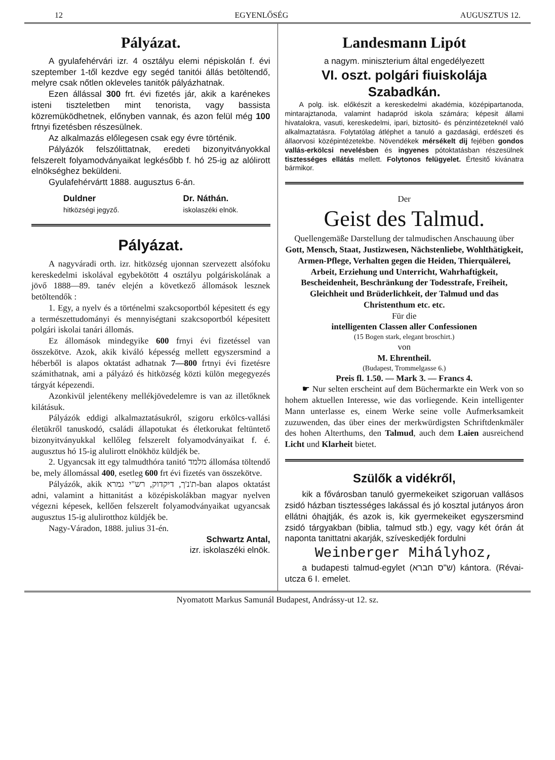12 EGYENLŐSÉG AUGUSZTUS 12.
Pályázat.
A gyulafehérvári izr. 4 osztályu elemi népiskolán f. évi szeptember 1-től kezdve egy segéd tanitói állás betöltendő, melyre csak nőtlen okleveles tanitók pályázhatnak.
Ezen állással 300 frt. évi fizetés jár, akik a karénekes isteni tiszteletben mint tenorista, vagy bassista közremüködhetnek, előnyben vannak, és azon felül még 100 frtnyi fizetésben részesülnek.
Az alkalmazás előlegesen csak egy évre történik.
Pályázók felszólittatnak, eredeti bizonyitványokkal felszerelt folyamodványaikat legkésőbb f. hó 25-ig az alólirott elnökséghez beküldeni.
Gyulafehérvártt 1888. augusztus 6-án.
Duldner
hitközségi jegyző.
Dr. Náthán.
iskolaszéki elnök.
Pályázat.
A nagyváradi orth. izr. hitközség ujonnan szervezett alsófoku kereskedelmi iskolával egybekötött 4 osztályu polgáriskolának a jövő 1888—89. tanév elején a következő állomások lesznek betöltendők :
1. Egy, a nyelv és a történelmi szakcsoportból képesitett és egy a természettudományi és mennyiségtani szakcsoportból képesitett polgári iskolai tanári állomás.
Ez állomások mindegyike 600 frnyi évi fizetéssel van összekötve. Azok, akik kiváló képesség mellett egyszersmind a héberből is alapos oktatást adhatnak 7—800 frtnyi évi fizetésre számithatnak, ami a pályázó és hitközség közti külön megegyezés tárgyát képezendi.
Azonkivül jelentékeny mellékjövedelemre is van az illetőknek kilátásuk.
Pályázók eddigi alkalmaztatásukról, szigoru erkölcs-vallási életükről tanuskodó, családi állapotukat és életkorukat feltüntető bizonyitványukkal kellőleg felszerelt folyamodványaikat f. é. augusztus hó 15-ig alulirott elnökhöz küldjék be.
2. Ugyancsak itt egy talmudthóra tanitó מלמד állomása töltendő be, mely állomással 400, esetleg 600 frt évi fizetés van összekötve.
Pályázók, akik ת'נ'ך, דיקדוק, רש"י גמרא-ban alapos oktatást adni, valamint a hittanitást a középiskolákban magyar nyelven végezni képesek, kellően felszerelt folyamodványaikat ugyancsak augusztus 15-ig alulirotthoz küldjék be.
Nagy-Váradon, 1888. julius 31-én.
Schwartz Antal,
izr. iskolaszéki elnök.
Landesmann Lipót
a nagym. miniszterium által engedélyezett
VI. oszt. polgári fiuiskolája Szabadkán.
A polg. isk. előkészit a kereskedelmi akadémia, középipartanoda, mintarajztanoda, valamint hadapród iskola számára; képesit állami hivatalokra, vasuti, kereskedelmi, ipari, biztositó- és pénzintézeteknél való alkalmaztatásra. Folytatólag átléphet a tanuló a gazdasági, erdészeti és állaorvosi középintézetekbe. Növendékek mérsékelt dij fejében gondos vallás-erkölcsi nevelésben és ingyenes pótoktatásban részesülnek tisztességes ellátás mellett. Folytonos felügyelet. Értesitő kivánatra bármikor.
Der
Geist des Talmud.
Quellengemäße Darstellung der talmudischen Anschauung über
Gott, Mensch, Staat, Justizwesen, Nächstenliebe, Wohlthätigkeit, Armen-Pflege, Verhalten gegen die Heiden, Thierquälerei, Arbeit, Erziehung und Unterricht, Wahrhaftigkeit, Bescheidenheit, Beschränkung der Todesstrafe, Freiheit, Gleichheit und Brüderlichkeit, der Talmud und das Christenthum etc. etc.
Für die
intelligenten Classen aller Confessionen
(15 Bogen stark, elegant broschirt.)
von
M. Ehrentheil.
(Budapest, Trommelgasse 6.)
Preis fl. 1.50. — Mark 3. — Francs 4.
☛ Nur selten erscheint auf dem Büchermarkte ein Werk von so hohem aktuellen Interesse, wie das vorliegende. Kein intelligenter Mann unterlasse es, einem Werke seine volle Aufmerksamkeit zuzuwenden, das über eines der merkwürdigsten Schriftdenkmäler des hohen Alterthums, den Talmud, auch dem Laien ausreichend Licht und Klarheit bietet.
Szülők a vidékről,
kik a fővárosban tanuló gyermekeiket szigoruan vallásos zsidó házban tisztességes lakással és jó kosztal jutányos áron ellátni óhajtják, és azok is, kik gyermekeiket egyszersmind zsidó tárgyakban (biblia, talmud stb.) egy, vagy két órán át naponta tanittatni akarják, szíveskedjék fordulni
Weinberger Mihályhoz,
a budapesti talmud-egylet (ש"ס חברא) kántora. (Révai-utcza 6 I. emelet.
Nyomatott Markus Samunál Budapest, Andrássy-ut 12. sz.